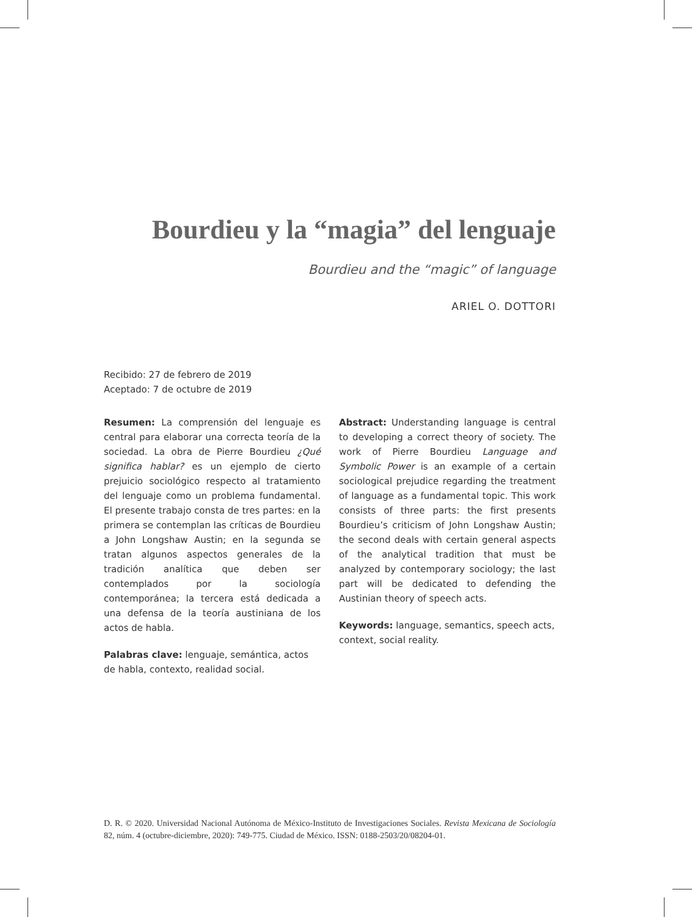Bourdieu y la “magia” del lenguaje
Bourdieu and the “magic” of language
ARIEL O. DOTTORI
Recibido: 27 de febrero de 2019
Aceptado: 7 de octubre de 2019
Resumen: La comprensión del lenguaje es central para elaborar una correcta teoría de la sociedad. La obra de Pierre Bourdieu ¿Qué significa hablar? es un ejemplo de cierto prejuicio sociológico respecto al tratamiento del lenguaje como un problema fundamental. El presente trabajo consta de tres partes: en la primera se contemplan las críticas de Bourdieu a John Longshaw Austin; en la segunda se tratan algunos aspectos generales de la tradición analítica que deben ser contemplados por la sociología contemporánea; la tercera está dedicada a una defensa de la teoría austiniana de los actos de habla.
Palabras clave: lenguaje, semántica, actos de habla, contexto, realidad social.
Abstract: Understanding language is central to developing a correct theory of society. The work of Pierre Bourdieu Language and Symbolic Power is an example of a certain sociological prejudice regarding the treatment of language as a fundamental topic. This work consists of three parts: the first presents Bourdieu’s criticism of John Longshaw Austin; the second deals with certain general aspects of the analytical tradition that must be analyzed by contemporary sociology; the last part will be dedicated to defending the Austinian theory of speech acts.
Keywords: language, semantics, speech acts, context, social reality.
D. R. © 2020. Universidad Nacional Autónoma de México-Instituto de Investigaciones Sociales. Revista Mexicana de Sociología 82, núm. 4 (octubre-diciembre, 2020): 749-775. Ciudad de México. ISSN: 0188-2503/20/08204-01.